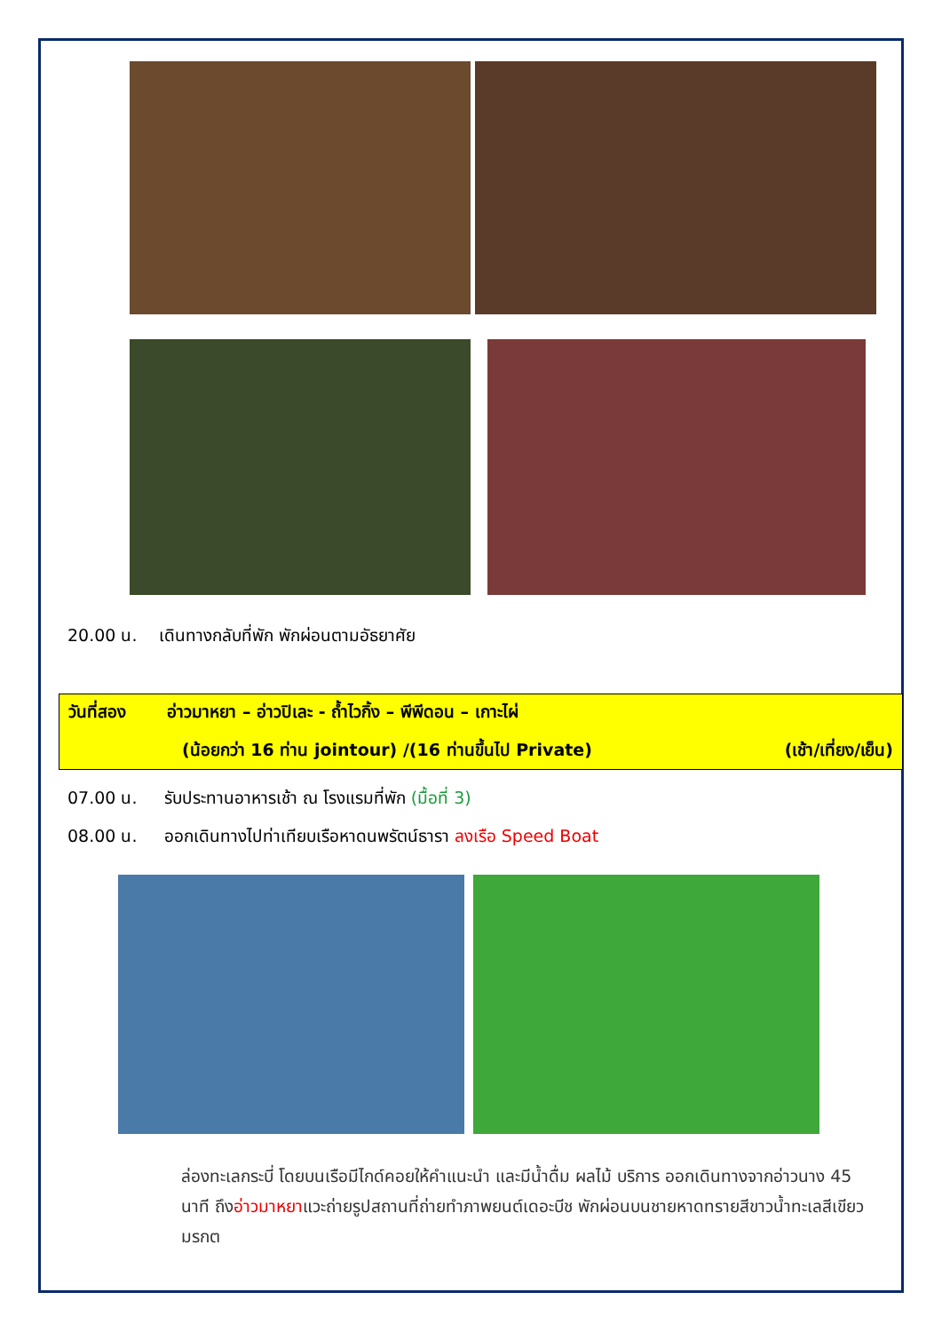20.00 น. เดินทางกลับที่พัก พักผ่อนตามอัธยาศัย
วันที่สอง อ่าวมาหยา – อ่าวปิเละ - ถ้ำไวกิ้ง – พีพีดอน – เกาะไผ่
(น้อยกว่า 16 ท่าน jointour) /(16 ท่านขึ้นไป Private) (เช้า/เที่ยง/เย็น)
07.00 น. รับประทานอาหารเช้า ณ โรงแรมที่พัก (มื้อที่ 3)
08.00 น. ออกเดินทางไปท่าเทียบเรือหาดนพรัตน์ธารา ลงเรือ Speed Boat
ล่องทะเลกระบี่ โดยบนเรือมีไกด์คอยให้คำแนะนำ และมีน้ำดื่ม ผลไม้ บริการ ออกเดินทางจากอ่าวนาง 45 นาที ถึงอ่าวมาหยาแวะถ่ายรูปสถานที่ถ่ายทำภาพยนต์เดอะบีช พักผ่อนบนชายหาดทรายสีขาวน้ำทะเลสีเขียวมรกต